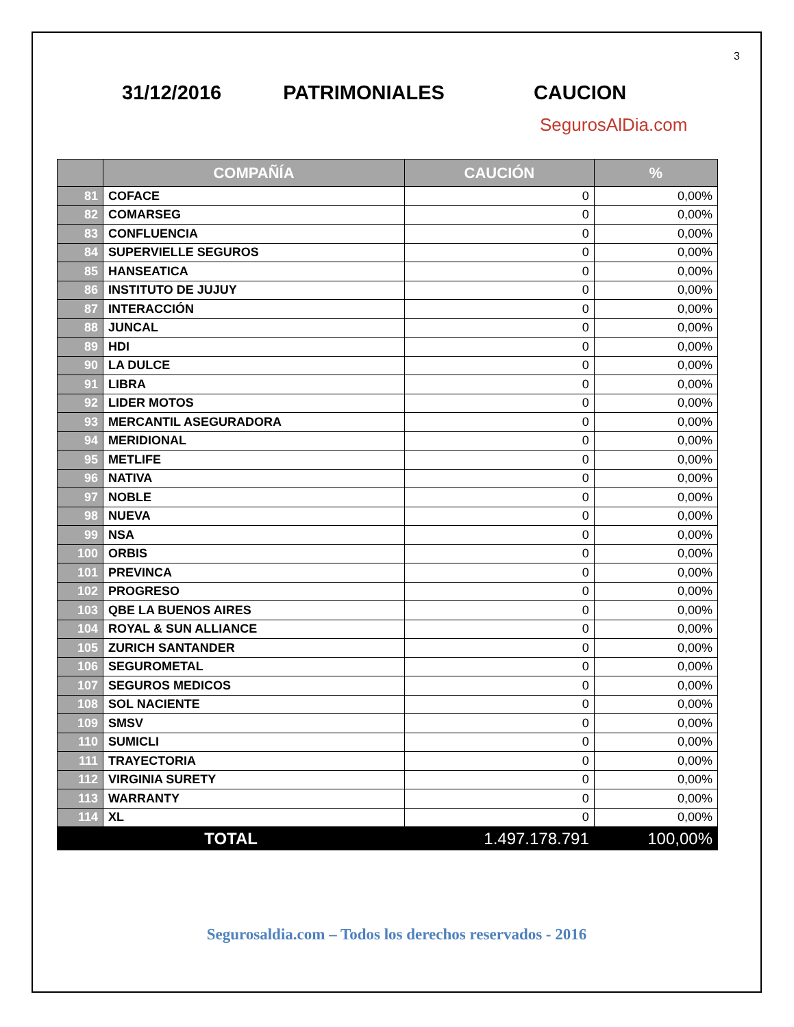3
31/12/2016 PATRIMONIALES CAUCION
SegurosAlDia.com
| | COMPAÑÍA | CAUCIÓN | % |
| --- | --- | --- | --- |
| 81 | COFACE | 0 | 0,00% |
| 82 | COMARSEG | 0 | 0,00% |
| 83 | CONFLUENCIA | 0 | 0,00% |
| 84 | SUPERVIELLE SEGUROS | 0 | 0,00% |
| 85 | HANSEATICA | 0 | 0,00% |
| 86 | INSTITUTO DE JUJUY | 0 | 0,00% |
| 87 | INTERACCIÓN | 0 | 0,00% |
| 88 | JUNCAL | 0 | 0,00% |
| 89 | HDI | 0 | 0,00% |
| 90 | LA DULCE | 0 | 0,00% |
| 91 | LIBRA | 0 | 0,00% |
| 92 | LIDER MOTOS | 0 | 0,00% |
| 93 | MERCANTIL ASEGURADORA | 0 | 0,00% |
| 94 | MERIDIONAL | 0 | 0,00% |
| 95 | METLIFE | 0 | 0,00% |
| 96 | NATIVA | 0 | 0,00% |
| 97 | NOBLE | 0 | 0,00% |
| 98 | NUEVA | 0 | 0,00% |
| 99 | NSA | 0 | 0,00% |
| 100 | ORBIS | 0 | 0,00% |
| 101 | PREVINCA | 0 | 0,00% |
| 102 | PROGRESO | 0 | 0,00% |
| 103 | QBE LA BUENOS AIRES | 0 | 0,00% |
| 104 | ROYAL & SUN ALLIANCE | 0 | 0,00% |
| 105 | ZURICH SANTANDER | 0 | 0,00% |
| 106 | SEGUROMETAL | 0 | 0,00% |
| 107 | SEGUROS MEDICOS | 0 | 0,00% |
| 108 | SOL NACIENTE | 0 | 0,00% |
| 109 | SMSV | 0 | 0,00% |
| 110 | SUMICLI | 0 | 0,00% |
| 111 | TRAYECTORIA | 0 | 0,00% |
| 112 | VIRGINIA SURETY | 0 | 0,00% |
| 113 | WARRANTY | 0 | 0,00% |
| 114 | XL | 0 | 0,00% |
| TOTAL | | 1.497.178.791 | 100,00% |
Segurosaldia.com – Todos los derechos reservados - 2016